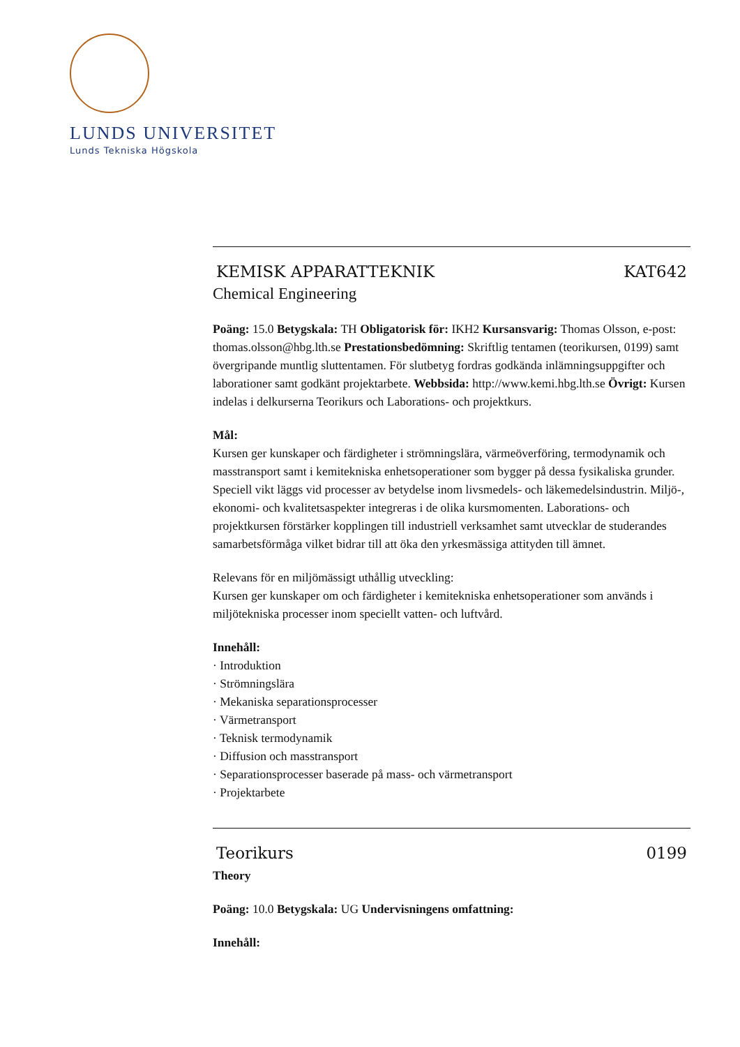LUNDS UNIVERSITET
Lunds Tekniska Högskola
KEMISK APPARATTEKNIK KAT642
Chemical Engineering
Poäng: 15.0 Betygskala: TH Obligatorisk för: IKH2 Kursansvarig: Thomas Olsson, e-post: thomas.olsson@hbg.lth.se Prestationsbedömning: Skriftlig tentamen (teorikursen, 0199) samt övergripande muntlig sluttentamen. För slutbetyg fordras godkända inlämningsuppgifter och laborationer samt godkänt projektarbete. Webbsida: http://www.kemi.hbg.lth.se Övrigt: Kursen indelas i delkurserna Teorikurs och Laborations- och projektkurs.
Mål:
Kursen ger kunskaper och färdigheter i strömningslära, värmeöverföring, termodynamik och masstransport samt i kemitekniska enhetsoperationer som bygger på dessa fysikaliska grunder. Speciell vikt läggs vid processer av betydelse inom livsmedels- och läkemedelsindustrin. Miljö-, ekonomi- och kvalitetsaspekter integreras i de olika kursmomenten. Laborations- och projektkursen förstärker kopplingen till industriell verksamhet samt utvecklar de studerandes samarbetsförmåga vilket bidrar till att öka den yrkesmässiga attityden till ämnet.
Relevans för en miljömässigt uthållig utveckling:
Kursen ger kunskaper om och färdigheter i kemitekniska enhetsoperationer som används i miljötekniska processer inom speciellt vatten- och luftvård.
Innehåll:
· Introduktion
· Strömningslära
· Mekaniska separationsprocesser
· Värmetransport
· Teknisk termodynamik
· Diffusion och masstransport
· Separationsprocesser baserade på mass- och värmetransport
· Projektarbete
Teorikurs 0199
Theory
Poäng: 10.0 Betygskala: UG Undervisningens omfattning:
Innehåll: